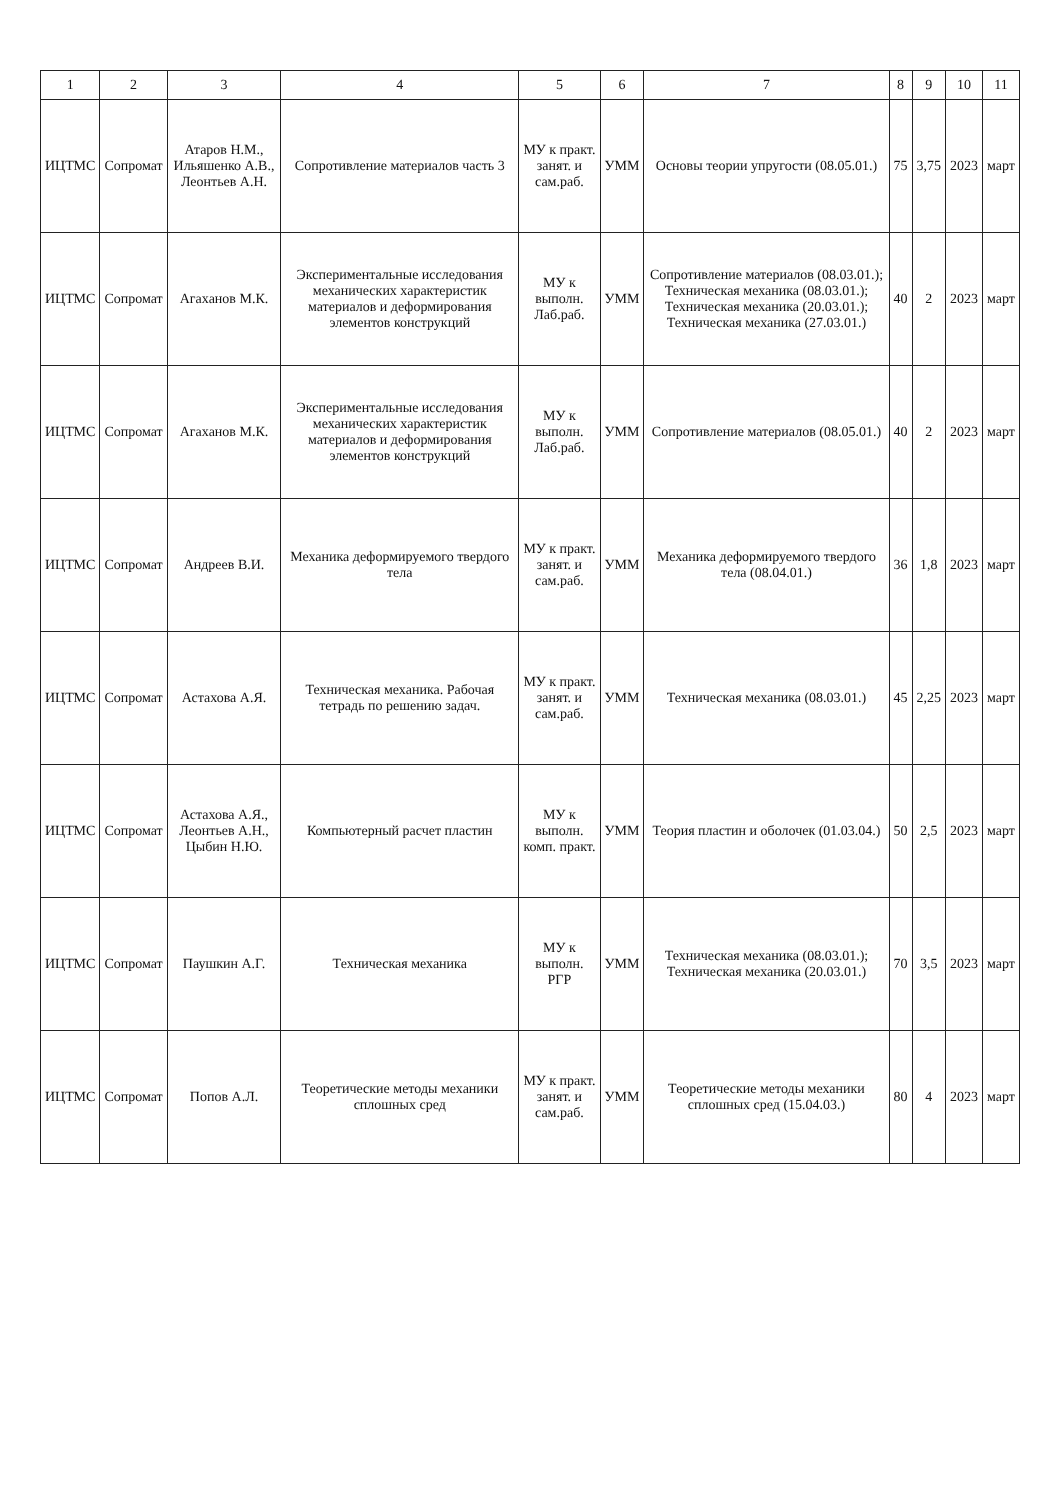| 1 | 2 | 3 | 4 | 5 | 6 | 7 | 8 | 9 | 10 | 11 |
| --- | --- | --- | --- | --- | --- | --- | --- | --- | --- | --- |
| ИЦТМС | Сопромат | Атаров Н.М., Ильяшенко А.В., Леонтьев А.Н. | Сопротивление материалов часть 3 | МУ к практ. занят. и сам.раб. | УММ | Основы теории упругости (08.05.01.) | 75 | 3,75 | 2023 | март |
| ИЦТМС | Сопромат | Агаханов М.К. | Экспериментальные исследования механических характеристик материалов и деформирования элементов конструкций | МУ к выполн. Лаб.раб. | УММ | Сопротивление материалов (08.03.01.); Техническая механика (08.03.01.); Техническая механика (20.03.01.); Техническая механика (27.03.01.) | 40 | 2 | 2023 | март |
| ИЦТМС | Сопромат | Агаханов М.К. | Экспериментальные исследования механических характеристик материалов и деформирования элементов конструкций | МУ к выполн. Лаб.раб. | УММ | Сопротивление материалов (08.05.01.) | 40 | 2 | 2023 | март |
| ИЦТМС | Сопромат | Андреев В.И. | Механика деформируемого твердого тела | МУ к практ. занят. и сам.раб. | УММ | Механика деформируемого твердого тела (08.04.01.) | 36 | 1,8 | 2023 | март |
| ИЦТМС | Сопромат | Астахова А.Я. | Техническая механика. Рабочая тетрадь по решению задач. | МУ к практ. занят. и сам.раб. | УММ | Техническая механика (08.03.01.) | 45 | 2,25 | 2023 | март |
| ИЦТМС | Сопромат | Астахова А.Я., Леонтьев А.Н., Цыбин Н.Ю. | Компьютерный расчет пластин | МУ к выполн. комп. практ. | УММ | Теория пластин и оболочек (01.03.04.) | 50 | 2,5 | 2023 | март |
| ИЦТМС | Сопромат | Паушкин А.Г. | Техническая механика | МУ к выполн. РГР | УММ | Техническая механика (08.03.01.); Техническая механика (20.03.01.) | 70 | 3,5 | 2023 | март |
| ИЦТМС | Сопромат | Попов А.Л. | Теоретические методы механики сплошных сред | МУ к практ. занят. и сам.раб. | УММ | Теоретические методы механики сплошных сред (15.04.03.) | 80 | 4 | 2023 | март |